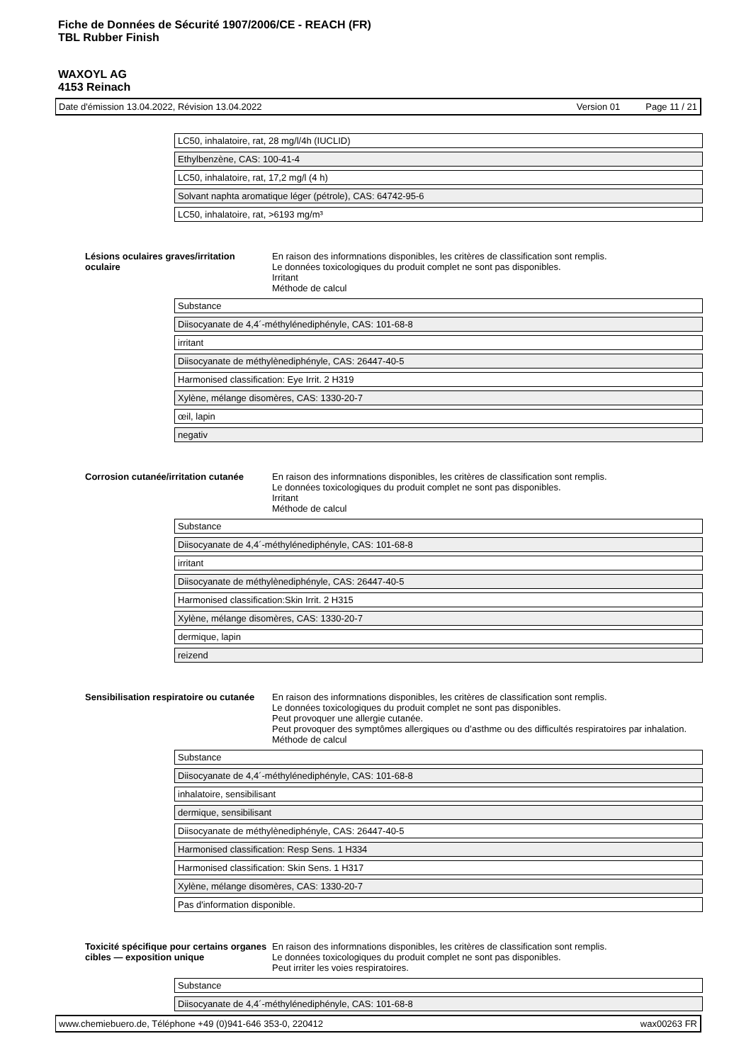Fiche de Données de Sécurité 1907/2006/CE - REACH (FR)
TBL Rubber Finish
WAXOYL AG
4153 Reinach
Date d'émission 13.04.2022, Révision 13.04.2022 Version 01 Page 11 / 21
| LC50, inhalatoire, rat, 28 mg/l/4h (IUCLID) |
| Ethylbenzène, CAS: 100-41-4 |
| LC50, inhalatoire, rat, 17,2 mg/l (4 h) |
| Solvant naphta aromatique léger (pétrole), CAS: 64742-95-6 |
| LC50, inhalatoire, rat, >6193 mg/m³ |
Lésions oculaires graves/irritation oculaire
En raison des informnations disponibles, les critères de classification sont remplis.
Le données toxicologiques du produit complet ne sont pas disponibles.
Irritant
Méthode de calcul
| Substance |
| Diisocyanate de 4,4´-méthylénediphényle, CAS: 101-68-8 |
| irritant |
| Diisocyanate de méthylènediphényle, CAS: 26447-40-5 |
| Harmonised classification: Eye Irrit. 2 H319 |
| Xylène, mélange disomères, CAS: 1330-20-7 |
| œil, lapin |
| negativ |
Corrosion cutanée/irritation cutanée
En raison des informnations disponibles, les critères de classification sont remplis.
Le données toxicologiques du produit complet ne sont pas disponibles.
Irritant
Méthode de calcul
| Substance |
| Diisocyanate de 4,4´-méthylénediphényle, CAS: 101-68-8 |
| irritant |
| Diisocyanate de méthylènediphényle, CAS: 26447-40-5 |
| Harmonised classification:Skin Irrit. 2 H315 |
| Xylène, mélange disomères, CAS: 1330-20-7 |
| dermique, lapin |
| reizend |
Sensibilisation respiratoire ou cutanée
En raison des informnations disponibles, les critères de classification sont remplis.
Le données toxicologiques du produit complet ne sont pas disponibles.
Peut provoquer une allergie cutanée.
Peut provoquer des symptômes allergiques ou d’asthme ou des difficultés respiratoires par inhalation.
Méthode de calcul
| Substance |
| Diisocyanate de 4,4´-méthylénediphényle, CAS: 101-68-8 |
| inhalatoire, sensibilisant |
| dermique, sensibilisant |
| Diisocyanate de méthylènediphényle, CAS: 26447-40-5 |
| Harmonised classification: Resp Sens. 1 H334 |
| Harmonised classification: Skin Sens. 1 H317 |
| Xylène, mélange disomères, CAS: 1330-20-7 |
| Pas d'information disponible. |
Toxicité spécifique pour certains organes cibles — exposition unique
En raison des informnations disponibles, les critères de classification sont remplis.
Le données toxicologiques du produit complet ne sont pas disponibles.
Peut irriter les voies respiratoires.
| Substance |
| Diisocyanate de 4,4´-méthylénediphényle, CAS: 101-68-8 |
www.chemiebuero.de, Téléphone +49 (0)941-646 353-0, 220412 wax00263 FR